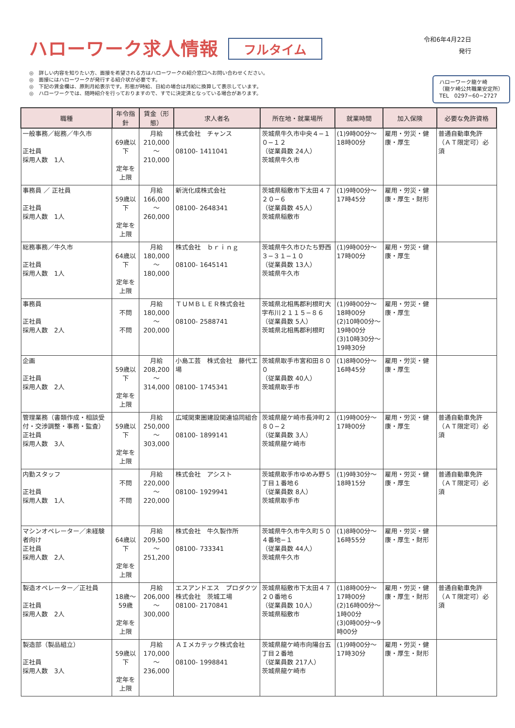ハローワーク求人情報
フルタイム
令和6年4月22日
発行
◎　詳しい内容を知りたい方、面接を希望される方はハローワークの紹介窓口へお問い合わせください。
◎　面接にはハローワークが発行する紹介状が必要です。
◎　下記の賃金欄は、原則月給表示です。形態が時給、日給の場合は月給に換算して表示しています。
◎　ハローワークでは、随時紹介を行っておりますので、すでに決定済となっている場合があります。
ハローワーク龍ケ崎
（龍ケ崎公共職業安定所）
TEL　0297−60−2727
| 職種 | 年令指針 | 賃金（形態） | 求人者名 | 所在地・就業場所 | 就業時間 | 加入保険 | 必要な免許資格 |
| --- | --- | --- | --- | --- | --- | --- | --- |
| 一般事務／総務／牛久市 正社員 採用人数 1人 | 69歳以下 定年を上限 | 月給 210,000 〜 210,000 | 株式会社 チャンス 08100- 1411041 | 茨城県牛久市中央４−１０−１２ （従業員数 24人） 茨城県牛久市 | (1)9時00分〜18時00分 | 雇用・労災・健康・厚生 | 普通自動車免許（ＡＴ限定可）必須 |
| 事務員 ／ 正社員 正社員 採用人数 1人 | 59歳以下 定年を上限 | 月給 166,000 〜 260,000 | 新洸化成株式会社 08100- 2648341 | 茨城県稲敷市下太田４７２０−６ （従業員数 45人） 茨城県稲敷市 | (1)9時00分〜17時45分 | 雇用・労災・健康・厚生・財形 | |
| 総務事務／牛久市 正社員 採用人数 1人 | 64歳以下 定年を上限 | 月給 180,000 〜 180,000 | 株式会社 ｂｒｉｎｇ 08100- 1645141 | 茨城県牛久市ひたち野西３−３１−１０ （従業員数 13人） 茨城県牛久市 | (1)9時00分〜17時00分 | 雇用・労災・健康・厚生 | |
| 事務員 正社員 採用人数 2人 | 不問 不問 | 月給 180,000 〜 200,000 | ＴＵＭＢＬＥＲ株式会社 08100- 2588741 | 茨城県北相馬郡利根町大字布川２１１５−８６ （従業員数 5人） 茨城県北相馬郡利根町 | (1)9時00分〜18時00分 (2)10時00分〜19時00分 (3)10時30分〜19時30分 | 雇用・労災・健康・厚生 | |
| 企画 正社員 採用人数 2人 | 59歳以下 定年を上限 | 月給 208,200 〜 314,000 | 小島工芸 株式会社 藤代工場 08100- 1745341 | 茨城県取手市宮和田８００ （従業員数 40人） 茨城県取手市 | (1)8時00分〜16時45分 | 雇用・労災・健康・厚生 | |
| 管理業務（書類作成・相談受付・交渉調整・事務・監査） 正社員 採用人数 3人 | 59歳以下 定年を上限 | 月給 250,000 〜 303,000 | 広域関東圏建設関連協同組合 08100- 1899141 | 茨城県龍ケ崎市長沖町２８０−２ （従業員数 3人） 茨城県龍ケ崎市 | (1)9時00分〜17時00分 | 雇用・労災・健康・厚生 | 普通自動車免許（ＡＴ限定可）必須 |
| 内勤スタッフ 正社員 採用人数 1人 | 不問 不問 | 月給 220,000 〜 220,000 | 株式会社 アシスト 08100- 1929941 | 茨城県取手市ゆめみ野５丁目１番地６ （従業員数 8人） 茨城県取手市 | (1)9時30分〜18時15分 | 雇用・労災・健康・厚生 | 普通自動車免許（ＡＴ限定可）必須 |
| マシンオペレーター／未経験者向け 正社員 採用人数 2人 | 64歳以下 定年を上限 | 月給 209,500 〜 251,200 | 株式会社 牛久製作所 08100- 733341 | 茨城県牛久市牛久町５０４番地−１ （従業員数 44人） 茨城県牛久市 | (1)8時00分〜16時55分 | 雇用・労災・健康・厚生・財形 | |
| 製造オペレーター／正社員 正社員 採用人数 2人 | 18歳〜59歳 定年を上限 | 月給 206,000 〜 300,000 | エスアンドエス プロダクツ株式会社 茨城工場 08100- 2170841 | 茨城県稲敷市下太田４７２０番地６ （従業員数 10人） 茨城県稲敷市 | (1)8時00分〜17時00分 (2)16時00分〜1時00分 (3)0時00分〜9時00分 | 雇用・労災・健康・厚生・財形 | 普通自動車免許（ＡＴ限定可）必須 |
| 製造部（製品組立） 正社員 採用人数 3人 | 59歳以下 定年を上限 | 月給 170,000 〜 236,000 | ＡＩメカテック株式会社 08100- 1998841 | 茨城県龍ケ崎市向陽台五丁目２番地 （従業員数 217人） 茨城県龍ケ崎市 | (1)9時00分〜17時30分 | 雇用・労災・健康・厚生・財形 | |